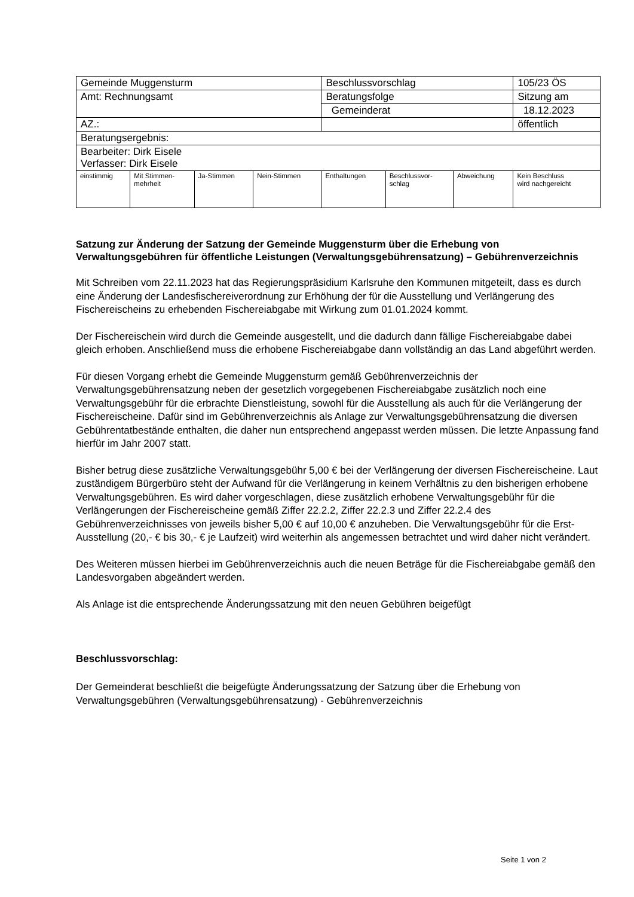| Gemeinde Muggensturm | | | | Beschlussvorschlag | | | 105/23 ÖS |
| Amt: Rechnungsamt | | | | Beratungsfolge | | | Sitzung am |
| | | | | Gemeinderat | | | 18.12.2023 |
| AZ.: | | | | | | | öffentlich |
| Beratungsergebnis: | | | | | | | |
| Bearbeiter: Dirk Eisele Verfasser: Dirk Eisele | | | | | | | |
| einstimmig | Mit Stimmen- mehrheit | Ja-Stimmen | Nein-Stimmen | Enthaltungen | Beschlussvor- schlag | Abweichung | Kein Beschluss wird nachgereicht |
Satzung zur Änderung der Satzung der Gemeinde Muggensturm über die Erhebung von Verwaltungsgebühren für öffentliche Leistungen (Verwaltungsgebührensatzung) – Gebührenverzeichnis
Mit Schreiben vom 22.11.2023 hat das Regierungspräsidium Karlsruhe den Kommunen mitgeteilt, dass es durch eine Änderung der Landesfischereiverordnung zur Erhöhung der für die Ausstellung und Verlängerung des Fischereischeins zu erhebenden Fischereiabgabe mit Wirkung zum 01.01.2024 kommt.
Der Fischereischein wird durch die Gemeinde ausgestellt, und die dadurch dann fällige Fischereiabgabe dabei gleich erhoben. Anschließend muss die erhobene Fischereiabgabe dann vollständig an das Land abgeführt werden.
Für diesen Vorgang erhebt die Gemeinde Muggensturm gemäß Gebührenverzeichnis der Verwaltungsgebührensatzung neben der gesetzlich vorgegebenen Fischereiabgabe zusätzlich noch eine Verwaltungsgebühr für die erbrachte Dienstleistung, sowohl für die Ausstellung als auch für die Verlängerung der Fischereischeine. Dafür sind im Gebührenverzeichnis als Anlage zur Verwaltungsgebührensatzung die diversen Gebührentatbestände enthalten, die daher nun entsprechend angepasst werden müssen. Die letzte Anpassung fand hierfür im Jahr 2007 statt.
Bisher betrug diese zusätzliche Verwaltungsgebühr 5,00 € bei der Verlängerung der diversen Fischereischeine. Laut zuständigem Bürgerbüro steht der Aufwand für die Verlängerung in keinem Verhältnis zu den bisherigen erhobene Verwaltungsgebühren. Es wird daher vorgeschlagen, diese zusätzlich erhobene Verwaltungsgebühr für die Verlängerungen der Fischereischeine gemäß Ziffer 22.2.2, Ziffer 22.2.3 und Ziffer 22.2.4 des Gebührenverzeichnisses von jeweils bisher 5,00 € auf 10,00 € anzuheben. Die Verwaltungsgebühr für die Erst-Ausstellung (20,- € bis 30,- € je Laufzeit) wird weiterhin als angemessen betrachtet und wird daher nicht verändert.
Des Weiteren müssen hierbei im Gebührenverzeichnis auch die neuen Beträge für die Fischereiabgabe gemäß den Landesvorgaben abgeändert werden.
Als Anlage ist die entsprechende Änderungssatzung mit den neuen Gebühren beigefügt
Beschlussvorschlag:
Der Gemeinderat beschließt die beigefügte Änderungssatzung der Satzung über die Erhebung von Verwaltungsgebühren (Verwaltungsgebührensatzung) - Gebührenverzeichnis
Seite 1 von 2